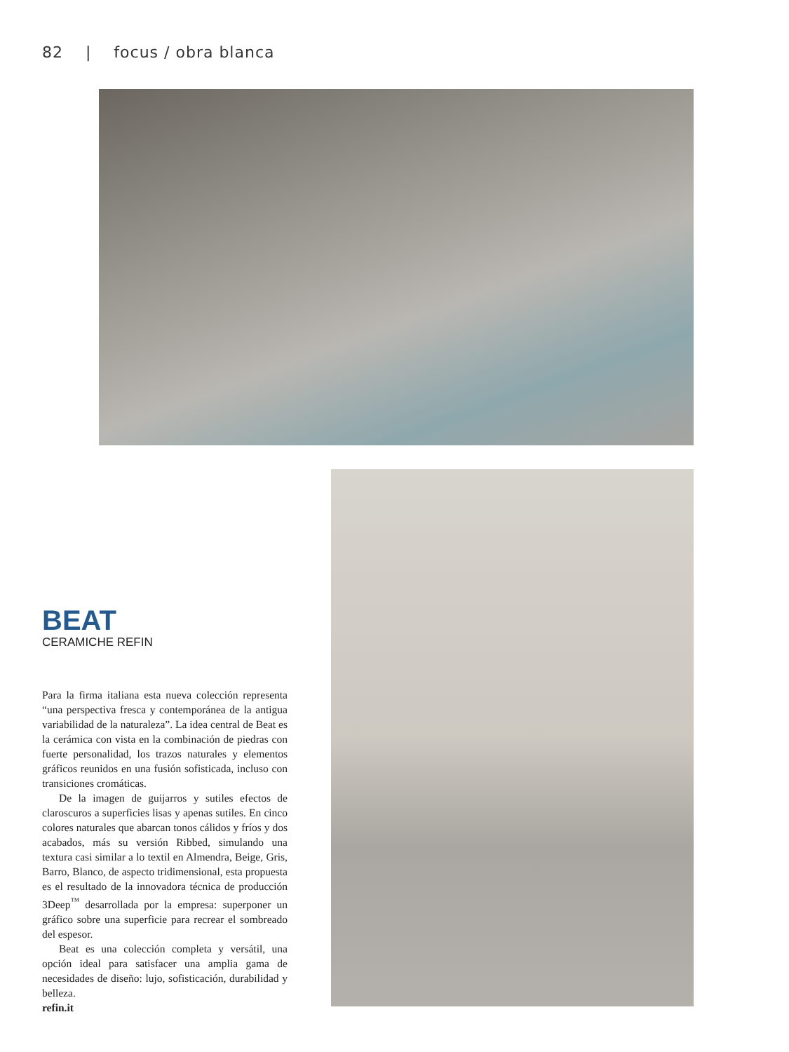82 | focus / obra blanca
BEAT
CERAMICHE REFIN
Para la firma italiana esta nueva colección representa “una perspectiva fresca y contemporánea de la antigua variabilidad de la naturaleza”. La idea central de Beat es la cerámica con vista en la combinación de piedras con fuerte personalidad, los trazos naturales y elementos gráficos reunidos en una fusión sofisticada, incluso con transiciones cromáticas.
De la imagen de guijarros y sutiles efectos de claroscuros a superficies lisas y apenas sutiles. En cinco colores naturales que abarcan tonos cálidos y fríos y dos acabados, más su versión Ribbed, simulando una textura casi similar a lo textil en Almendra, Beige, Gris, Barro, Blanco, de aspecto tridimensional, esta propuesta es el resultado de la innovadora técnica de producción 3Deep<sup>™</sup> desarrollada por la empresa: superponer un gráfico sobre una superficie para recrear el sombreado del espesor.
Beat es una colección completa y versátil, una opción ideal para satisfacer una amplia gama de necesidades de diseño: lujo, sofisticación, durabilidad y belleza.
refin.it